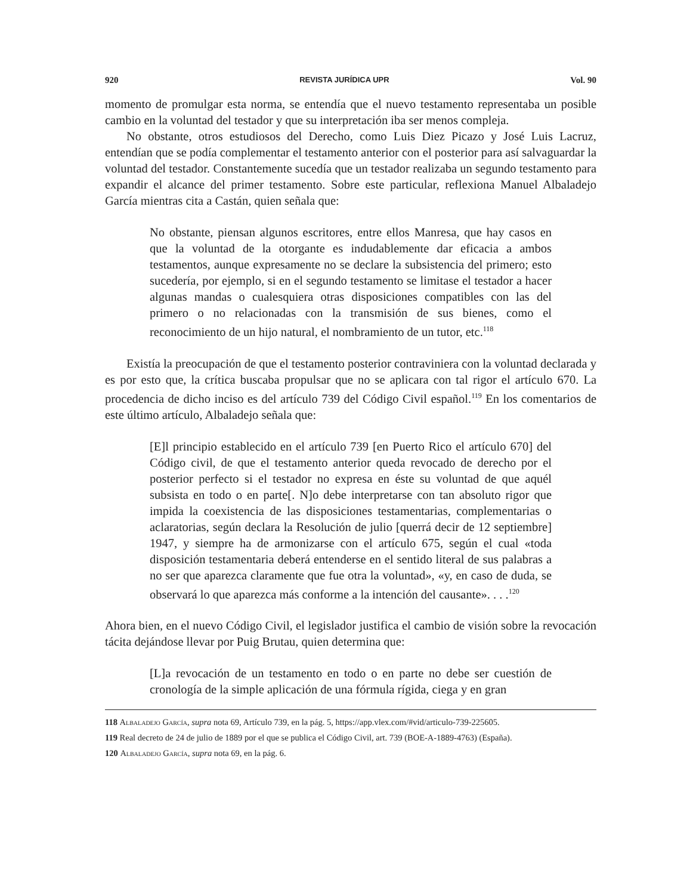920 REVISTA JURÍDICA UPR Vol. 90
momento de promulgar esta norma, se entendía que el nuevo testamento representaba un posible cambio en la voluntad del testador y que su interpretación iba ser menos compleja.
No obstante, otros estudiosos del Derecho, como Luis Diez Picazo y José Luis Lacruz, entendían que se podía complementar el testamento anterior con el posterior para así salvaguardar la voluntad del testador. Constantemente sucedía que un testador realizaba un segundo testamento para expandir el alcance del primer testamento. Sobre este particular, reflexiona Manuel Albaladejo García mientras cita a Castán, quien señala que:
No obstante, piensan algunos escritores, entre ellos Manresa, que hay casos en que la voluntad de la otorgante es indudablemente dar eficacia a ambos testamentos, aunque expresamente no se declare la subsistencia del primero; esto sucedería, por ejemplo, si en el segundo testamento se limitase el testador a hacer algunas mandas o cualesquiera otras disposiciones compatibles con las del primero o no relacionadas con la transmisión de sus bienes, como el reconocimiento de un hijo natural, el nombramiento de un tutor, etc.<sup>118</sup>
Existía la preocupación de que el testamento posterior contraviniera con la voluntad declarada y es por esto que, la crítica buscaba propulsar que no se aplicara con tal rigor el artículo 670. La procedencia de dicho inciso es del artículo 739 del Código Civil español.<sup>119</sup> En los comentarios de este último artículo, Albaladejo señala que:
[E]l principio establecido en el artículo 739 [en Puerto Rico el artículo 670] del Código civil, de que el testamento anterior queda revocado de derecho por el posterior perfecto si el testador no expresa en éste su voluntad de que aquél subsista en todo o en parte[. N]o debe interpretarse con tan absoluto rigor que impida la coexistencia de las disposiciones testamentarias, complementarias o aclaratorias, según declara la Resolución de julio [querrá decir de 12 septiembre] 1947, y siempre ha de armonizarse con el artículo 675, según el cual «toda disposición testamentaria deberá entenderse en el sentido literal de sus palabras a no ser que aparezca claramente que fue otra la voluntad», «y, en caso de duda, se observará lo que aparezca más conforme a la intención del causante». . . .<sup>120</sup>
Ahora bien, en el nuevo Código Civil, el legislador justifica el cambio de visión sobre la revocación tácita dejándose llevar por Puig Brutau, quien determina que:
[L]a revocación de un testamento en todo o en parte no debe ser cuestión de cronología de la simple aplicación de una fórmula rígida, ciega y en gran
118 Albaladejo García, supra nota 69, Artículo 739, en la pág. 5, https://app.vlex.com/#vid/articulo-739-225605.
119 Real decreto de 24 de julio de 1889 por el que se publica el Código Civil, art. 739 (BOE-A-1889-4763) (España).
120 Albaladejo García, supra nota 69, en la pág. 6.